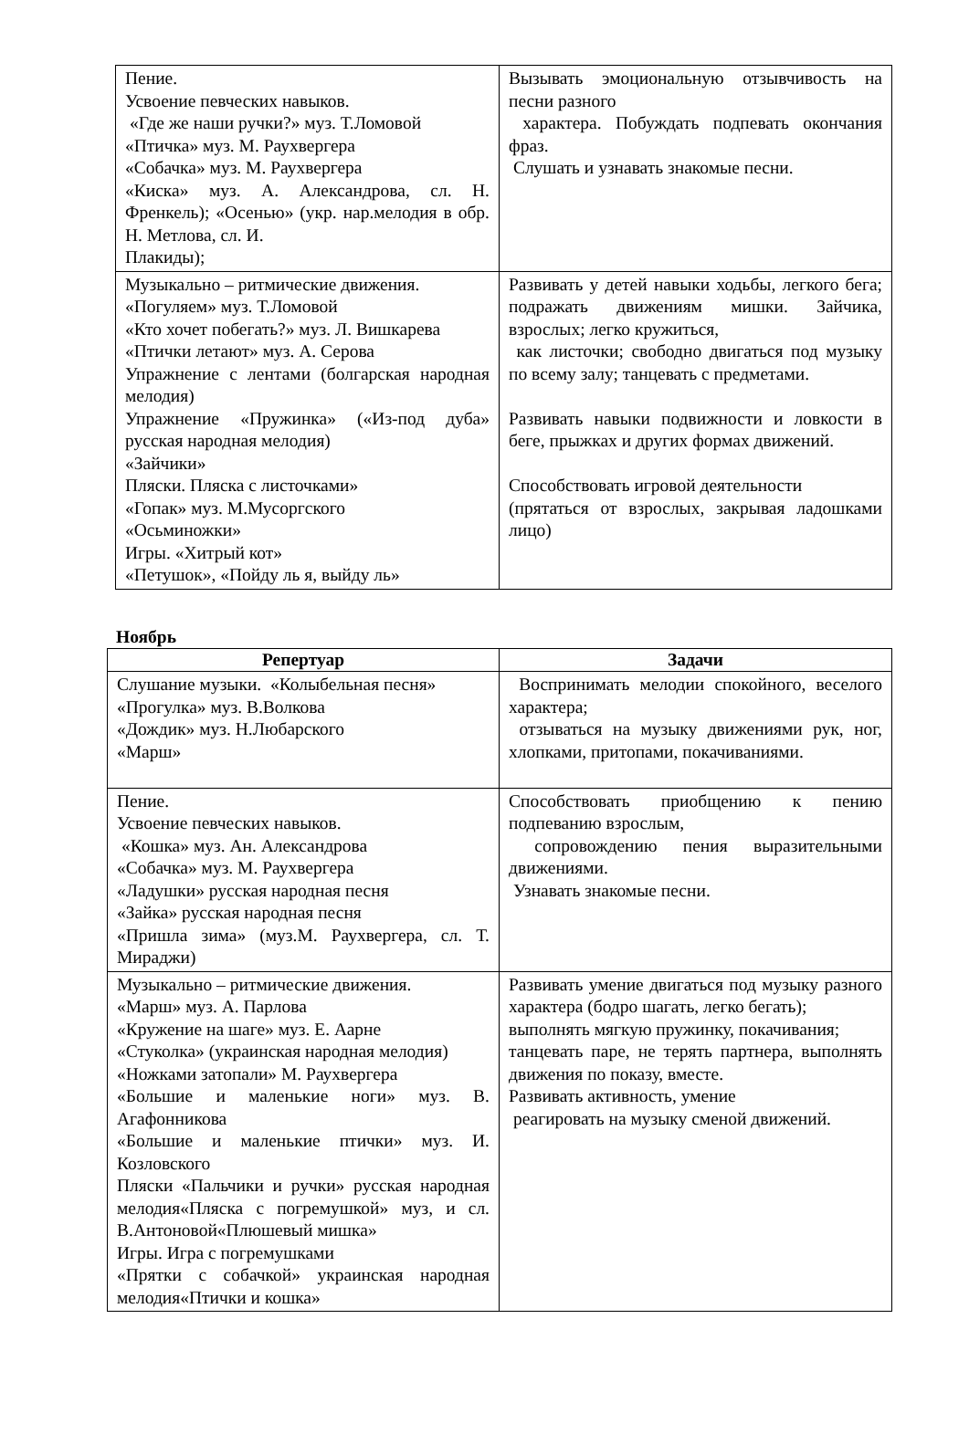| Пение. Усвоение певческих навыков. «Где же наши ручки?» муз. Т.Ломовой «Птичка» муз. М. Раухвергера «Собачка» муз. М. Раухвергера «Киска» муз. А. Александрова, сл. Н. Френкель); «Осенью» (укр. нар.мелодия в обр. Н. Метлова, сл. И. Плакиды); | Вызывать эмоциональную отзывчивость на песни разного характера. Побуждать подпевать окончания фраз. Слушать и узнавать знакомые песни. |
| Музыкально – ритмические движения. «Погуляем» муз. Т.Ломовой «Кто хочет побегать?» муз. Л. Вишкарева «Птички летают» муз. А. Серова Упражнение с лентами (болгарская народная мелодия) Упражнение «Пружинка» («Из-под дуба» русская народная мелодия) «Зайчики» Пляски. Пляска с листочками» «Гопак» муз. М.Мусоргского «Осьминожки» Игры. «Хитрый кот» «Петушок», «Пойду ль я, выйду ль» | Развивать у детей навыки ходьбы, легкого бега; подражать движениям мишки. Зайчика, взрослых; легко кружиться, как листочки; свободно двигаться под музыку по всему залу; танцевать с предметами. Развивать навыки подвижности и ловкости в беге, прыжках и других формах движений. Способствовать игровой деятельности (прятаться от взрослых, закрывая ладошками лицо) |
Ноябрь
| Репертуар | Задачи |
| --- | --- |
| Слушание музыки. «Колыбельная песня» «Прогулка» муз. В.Волкова «Дождик» муз. Н.Любарского «Марш» | Воспринимать мелодии спокойного, веселого характера; отзываться на музыку движениями рук, ног, хлопками, притопами, покачиваниями. |
| Пение. Усвоение певческих навыков. «Кошка» муз. Ан. Александрова «Собачка» муз. М. Раухвергера «Ладушки» русская народная песня «Зайка» русская народная песня «Пришла зима» (муз.М. Раухвергера, сл. Т. Мираджи) | Способствовать приобщению к пению подпеванию взрослым, сопровождению пения выразительными движениями. Узнавать знакомые песни. |
| Музыкально – ритмические движения. «Марш» муз. А. Парлова «Кружение на шаге» муз. Е. Аарне «Стуколка» (украинская народная мелодия) «Ножками затопали» М. Раухвергера «Большие и маленькие ноги» муз. В. Агафонникова «Большие и маленькие птички» муз. И. Козловского Пляски «Пальчики и ручки» русская народная мелодия«Пляска с погремушкой» муз, и сл. В.Антоновой«Плюшевый мишка» Игры. Игра с погремушками «Прятки с собачкой» украинская народная мелодия«Птички и кошка» | Развивать умение двигаться под музыку разного характера (бодро шагать, легко бегать); выполнять мягкую пружинку, покачивания; танцевать паре, не терять партнера, выполнять движения по показу, вместе. Развивать активность, умение реагировать на музыку сменой движений. |